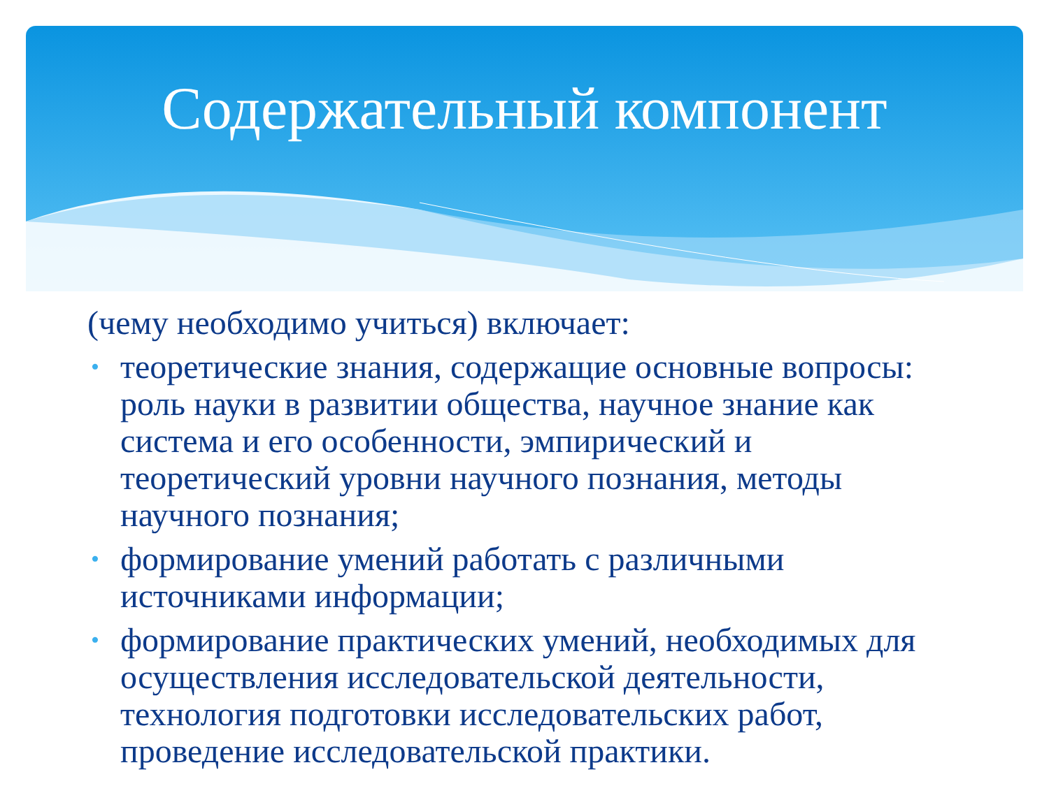Содержательный компонент
(чему необходимо учиться) включает:
• теоретические знания, содержащие основные вопросы: роль науки в развитии общества, научное знание как система и его особенности, эмпирический и теоретический уровни научного познания, методы научного познания;
• формирование умений работать с различными источниками информации;
• формирование практических умений, необходимых для осуществления исследовательской деятельности, технология подготовки исследовательских работ, проведение исследовательской практики.